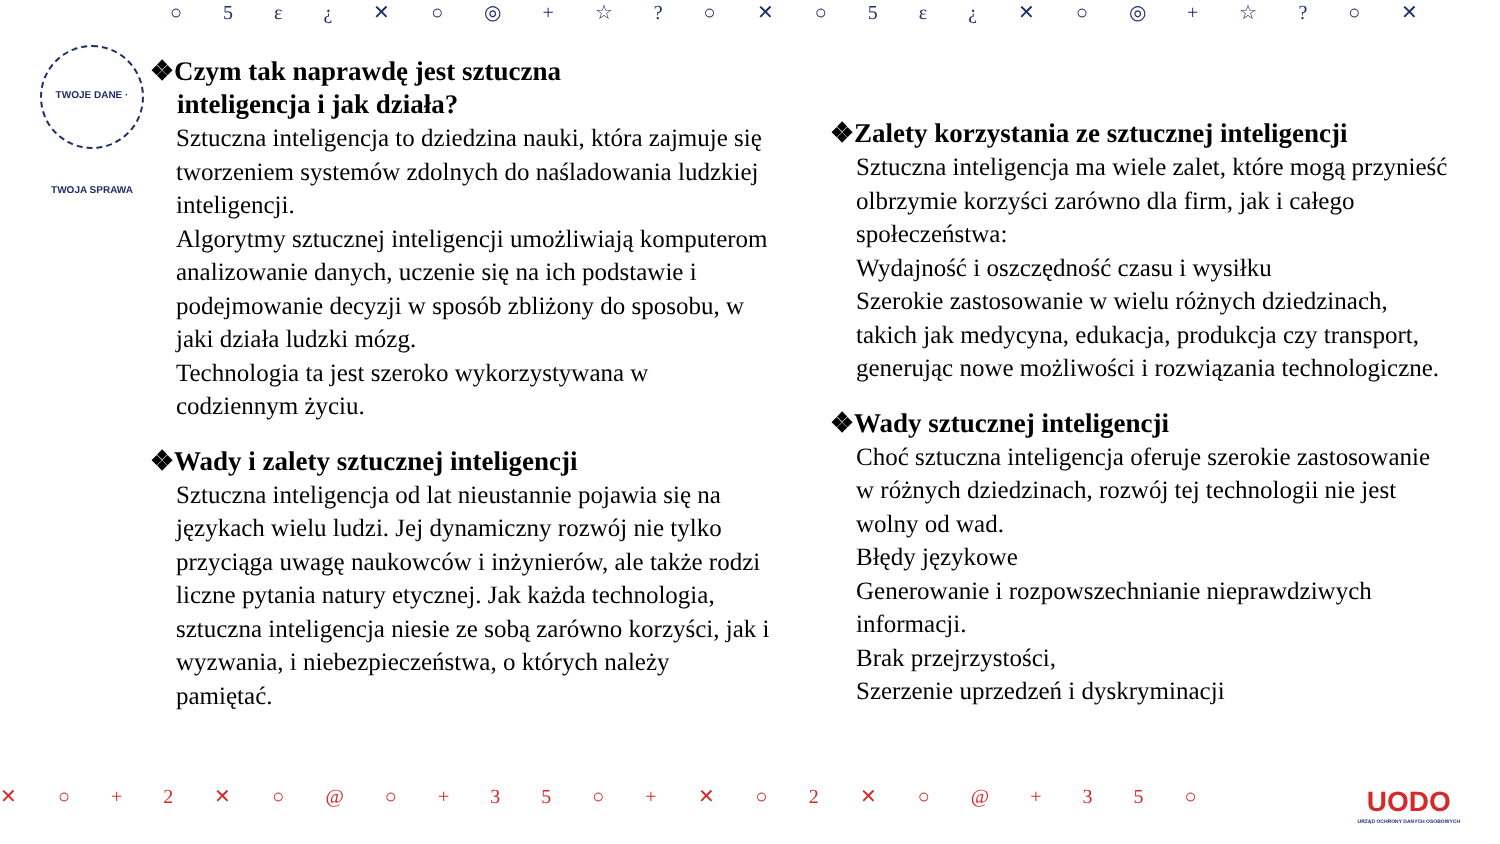○ 5 ε ¿ ✕ ○ ◎ + ☆ ? ○ ✕ ○ 5 ε ¿ ✕ ○ ◎ + ☆ ? ○ ✕
TWOJE DANE · TWOJA SPRAWA
❖Czym tak naprawdę jest sztuczna
inteligencja i jak działa?
Sztuczna inteligencja to dziedzina nauki, która zajmuje się tworzeniem systemów zdolnych do naśladowania ludzkiej inteligencji.
Algorytmy sztucznej inteligencji umożliwiają komputerom analizowanie danych, uczenie się na ich podstawie i podejmowanie decyzji w sposób zbliżony do sposobu, w jaki działa ludzki mózg.
Technologia ta jest szeroko wykorzystywana w codziennym życiu.
❖Wady i zalety sztucznej inteligencji
Sztuczna inteligencja od lat nieustannie pojawia się na językach wielu ludzi. Jej dynamiczny rozwój nie tylko przyciąga uwagę naukowców i inżynierów, ale także rodzi liczne pytania natury etycznej. Jak każda technologia, sztuczna inteligencja niesie ze sobą zarówno korzyści, jak i wyzwania, i niebezpieczeństwa, o których należy pamiętać.
❖Zalety korzystania ze sztucznej inteligencji
Sztuczna inteligencja ma wiele zalet, które mogą przynieść olbrzymie korzyści zarówno dla firm, jak i całego społeczeństwa:
Wydajność i oszczędność czasu i wysiłku
Szerokie zastosowanie w wielu różnych dziedzinach, takich jak medycyna, edukacja, produkcja czy transport, generując nowe możliwości i rozwiązania technologiczne.
❖Wady sztucznej inteligencji
Choć sztuczna inteligencja oferuje szerokie zastosowanie w różnych dziedzinach, rozwój tej technologii nie jest wolny od wad.
Błędy językowe
Generowanie i rozpowszechnianie nieprawdziwych informacji.
Brak przejrzystości,
Szerzenie uprzedzeń i dyskryminacji
✕ ○ + 2 ✕ ○ @ ○ + 3 5 ○ + ✕ ○ 2 ✕ ○ @ + 3 5 ○
UODO
URZĄD OCHRONY DANYCH OSOBOWYCH